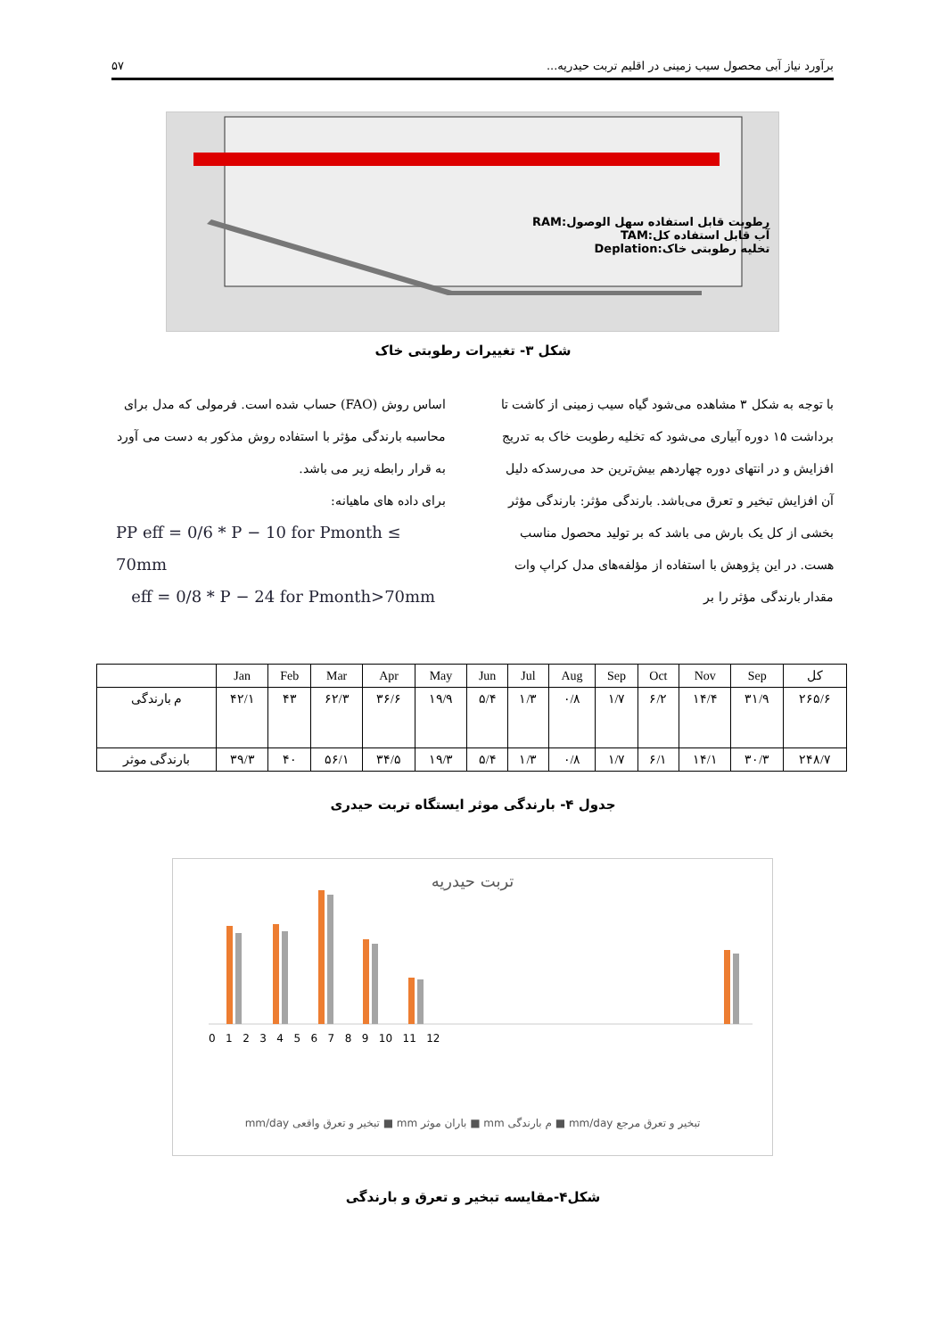برآورد نیاز آبی محصول سیب زمینی در اقلیم تربت حیدریه... ۵۷
رطوبت قابل استفاده سهل الوصول:RAM
آب قابل استفاده کل:TAM
تخلیه رطوبتی خاک:Deplation
شکل ۳- تغییرات رطوبتی خاک
با توجه به شکل ۳ مشاهده می‌شود گیاه سیب زمینی از کاشت تا برداشت ۱۵ دوره آبیاری می‌شود که تخلیه رطوبت خاک به تدریج افزایش و در انتهای دوره چهاردهم بیش‌ترین حد می‌رسدکه دلیل آن افزایش تبخیر و تعرق می‌باشد. بارندگی مؤثر: بارندگی مؤثر بخشی از کل یک بارش می باشد که بر تولید محصول مناسب هست. در این پژوهش با استفاده از مؤلفه‌های مدل کراپ وات مقدار بارندگی مؤثر را بر
اساس روش (FAO) حساب شده است. فرمولی که مدل برای محاسبه بارندگی مؤثر با استفاده روش مذکور به دست می آورد به قرار رابطه زیر می باشد.
برای داده های ماهیانه:
PP eff = 0/6 * P − 10 for Pmonth ≤ 70mm
eff = 0/8 * P − 24 for Pmonth>70mm
| کل | Sep | Nov | Oct | Sep | Aug | Jul | Jun | May | Apr | Mar | Feb | Jan | |
| --- | --- | --- | --- | --- | --- | --- | --- | --- | --- | --- | --- | --- | --- |
| ۲۶۵/۶ | ۳۱/۹ | ۱۴/۴ | ۶/۲ | ۱/۷ | ۰/۸ | ۱/۳ | ۵/۴ | ۱۹/۹ | ۳۶/۶ | ۶۲/۳ | ۴۳ | ۴۲/۱ | م بارندگی |
| ۲۴۸/۷ | ۳۰/۳ | ۱۴/۱ | ۶/۱ | ۱/۷ | ۰/۸ | ۱/۳ | ۵/۴ | ۱۹/۳ | ۳۴/۵ | ۵۶/۱ | ۴۰ | ۳۹/۳ | بارندگی موثر |
جدول ۴- بارندگی موثر ایستگاه تربت حیدری
تربت حیدریه
0 1 2 3 4 5 6 7 8 9 10 11 12
تبخیر و تعرق مرجع mm/day ■ م بارندگی mm ■ باران موثر mm ■ تبخیر و تعرق واقعی mm/day
شکل۴-مقایسه تبخیر و تعرق و بارندگی